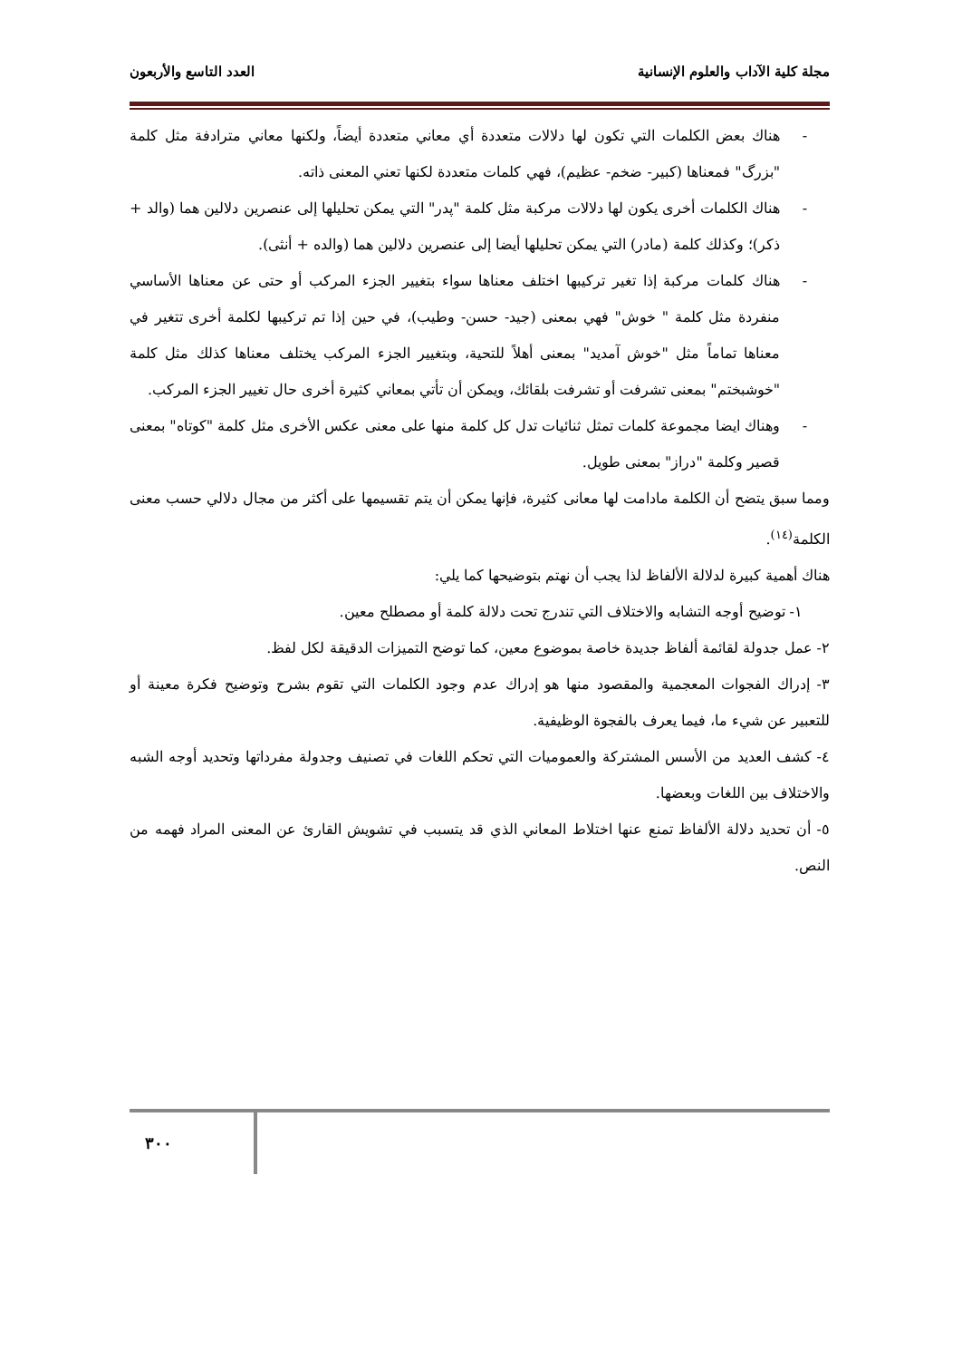مجلة كلية الآداب والعلوم الإنسانية العدد التاسع والأربعون
- هناك بعض الكلمات التي تكون لها دلالات متعددة أي معاني متعددة أيضاً، ولكنها معاني مترادفة مثل كلمة "بزرگ" فمعناها (كبير- ضخم- عظيم)، فهي كلمات متعددة لكنها تعني المعنى ذاته.
- هناك الكلمات أخرى يكون لها دلالات مركبة مثل كلمة "پدر" التي يمكن تحليلها إلى عنصرين دلالين هما (والد + ذكر)؛ وكذلك كلمة (مادر) التي يمكن تحليلها أيضا إلى عنصرين دلالين هما (والده + أنثى).
- هناك كلمات مركبة إذا تغير تركيبها اختلف معناها سواء بتغيير الجزء المركب أو حتى عن معناها الأساسي منفردة مثل كلمة " خوش" فهي بمعنى (جيد- حسن- وطيب)، في حين إذا تم تركيبها لكلمة أخرى تتغير في معناها تماماً مثل "خوش آمديد" بمعنى أهلاً للتحية، وبتغيير الجزء المركب يختلف معناها كذلك مثل كلمة "خوشبختم" بمعنى تشرفت أو تشرفت بلقائك، ويمكن أن تأتي بمعاني كثيرة أخرى حال تغيير الجزء المركب.
- وهناك ايضا مجموعة كلمات تمثل ثنائيات تدل كل كلمة منها على معنى عكس الأخرى مثل كلمة "كوتاه" بمعنى قصير وكلمة "دراز" بمعنى طويل.
ومما سبق يتضح أن الكلمة مادامت لها معانى كثيرة، فإنها يمكن أن يتم تقسيمها على أكثر من مجال دلالي حسب معنى الكلمة<sup>(١٤)</sup>.
هناك أهمية كبيرة لدلالة الألفاظ لذا يجب أن نهتم بتوضيحها كما يلي:
١- توضيح أوجه التشابه والاختلاف التي تندرج تحت دلالة كلمة أو مصطلح معين.
٢- عمل جدولة لقائمة ألفاظ جديدة خاصة بموضوع معين، كما توضح التميزات الدقيقة لكل لفظ.
٣- إدراك الفجوات المعجمية والمقصود منها هو إدراك عدم وجود الكلمات التي تقوم بشرح وتوضيح فكرة معينة أو للتعبير عن شيء ما، فيما يعرف بالفجوة الوظيفية.
٤- كشف العديد من الأسس المشتركة والعموميات التي تحكم اللغات في تصنيف وجدولة مفرداتها وتحديد أوجه الشبه والاختلاف بين اللغات وبعضها.
٥- أن تحديد دلالة الألفاظ تمنع عنها اختلاط المعاني الذي قد يتسبب في تشويش القارئ عن المعنى المراد فهمه من النص.
٣٠٠